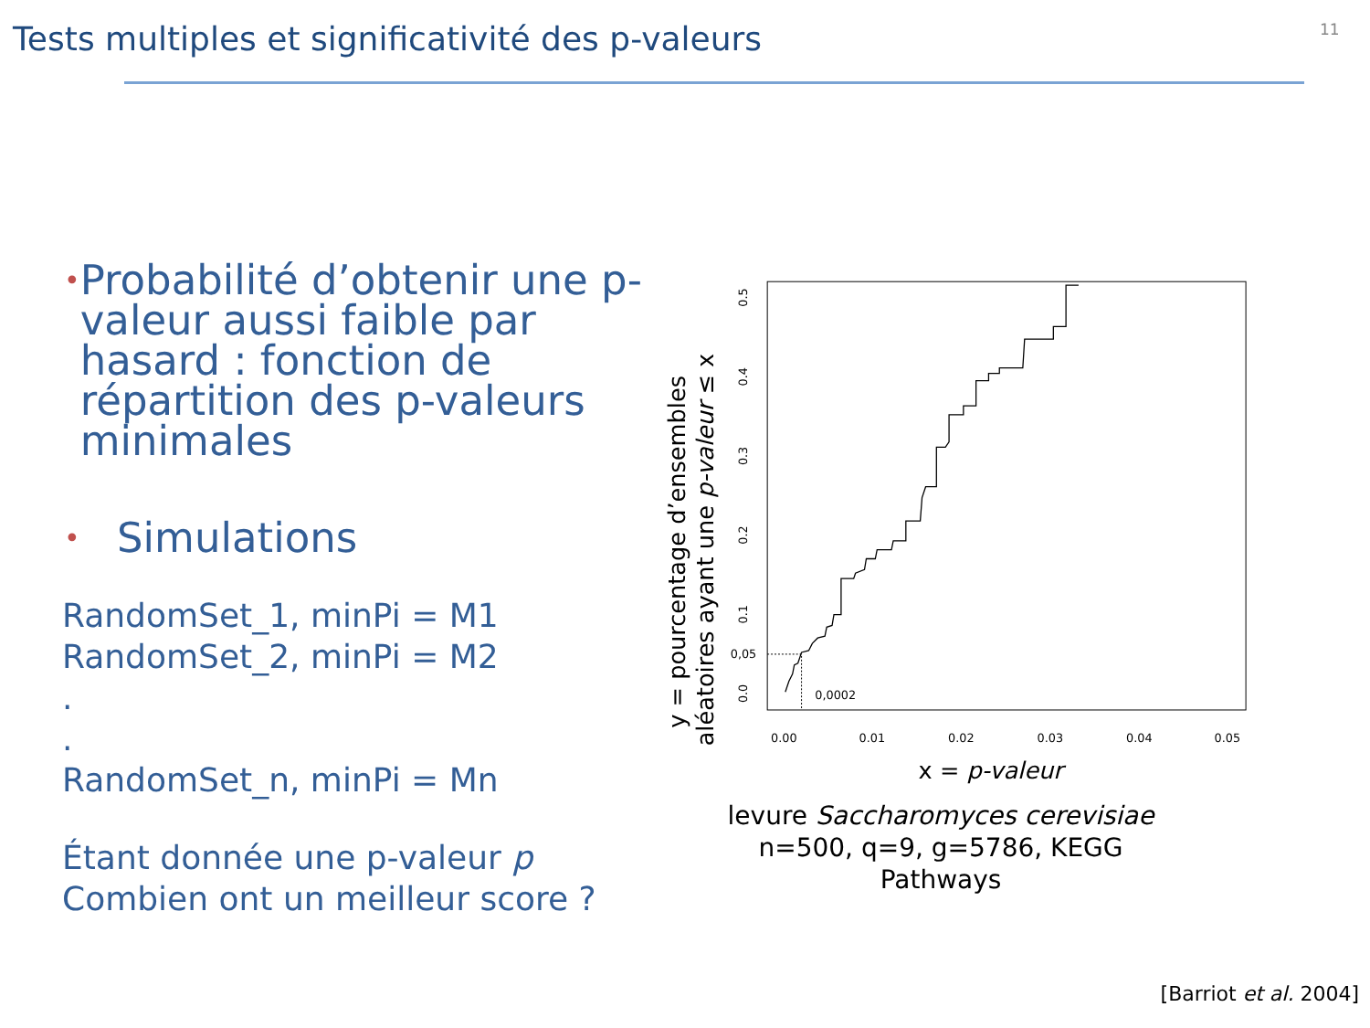Tests multiples et significativité des p-valeurs
11
• Probabilité d’obtenir une p-valeur aussi faible par hasard : fonction de répartition des p-valeurs minimales
• Simulations
RandomSet_1, minPi = M1
RandomSet_2, minPi = M2
.
.
RandomSet_n, minPi = Mn
Étant donnée une p-valeur p
Combien ont un meilleur score ?
y = pourcentage d’ensembles
aléatoires ayant une p-valeur ≤ x
0.0
0.1
0.2
0.3
0.4
0.5
0.00
0.01
0.02
0.03
0.04
0.05
0,05
0,0002
x = p-valeur
levure Saccharomyces cerevisiae
n=500, q=9, g=5786, KEGG Pathways
[Barriot et al. 2004]